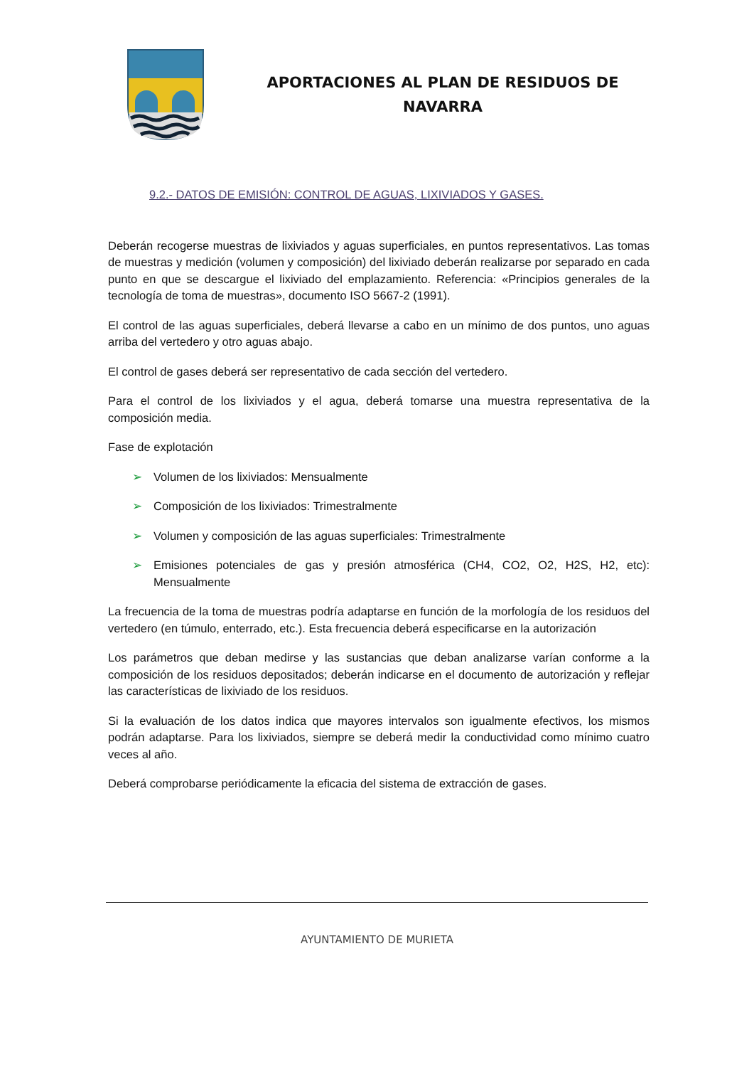APORTACIONES AL PLAN DE RESIDUOS DE
NAVARRA
9.2.- DATOS DE EMISIÓN: CONTROL DE AGUAS, LIXIVIADOS Y GASES.
Deberán recogerse muestras de lixiviados y aguas superficiales, en puntos representativos. Las tomas de muestras y medición (volumen y composición) del lixiviado deberán realizarse por separado en cada punto en que se descargue el lixiviado del emplazamiento. Referencia: «Principios generales de la tecnología de toma de muestras», documento ISO 5667-2 (1991).
El control de las aguas superficiales, deberá llevarse a cabo en un mínimo de dos puntos, uno aguas arriba del vertedero y otro aguas abajo.
El control de gases deberá ser representativo de cada sección del vertedero.
Para el control de los lixiviados y el agua, deberá tomarse una muestra representativa de la composición media.
Fase de explotación
➢ Volumen de los lixiviados: Mensualmente
➢ Composición de los lixiviados: Trimestralmente
➢ Volumen y composición de las aguas superficiales: Trimestralmente
➢ Emisiones potenciales de gas y presión atmosférica (CH4, CO2, O2, H2S, H2, etc): Mensualmente
La frecuencia de la toma de muestras podría adaptarse en función de la morfología de los residuos del vertedero (en túmulo, enterrado, etc.). Esta frecuencia deberá especificarse en la autorización
Los parámetros que deban medirse y las sustancias que deban analizarse varían conforme a la composición de los residuos depositados; deberán indicarse en el documento de autorización y reflejar las características de lixiviado de los residuos.
Si la evaluación de los datos indica que mayores intervalos son igualmente efectivos, los mismos podrán adaptarse. Para los lixiviados, siempre se deberá medir la conductividad como mínimo cuatro veces al año.
Deberá comprobarse periódicamente la eficacia del sistema de extracción de gases.
AYUNTAMIENTO DE MURIETA